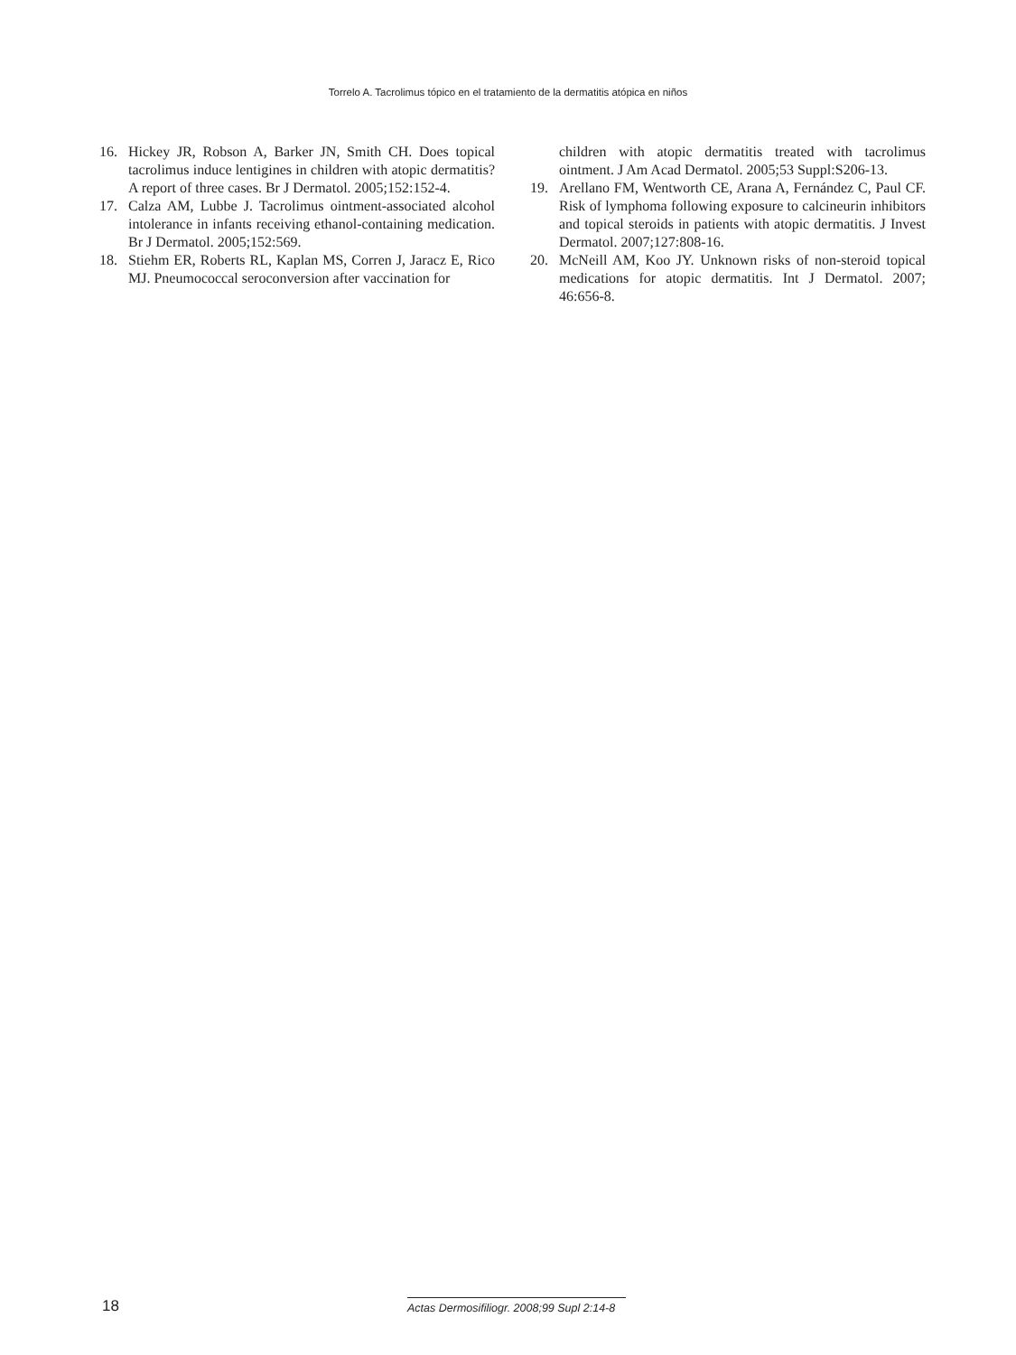Torrelo A. Tacrolimus tópico en el tratamiento de la dermatitis atópica en niños
16. Hickey JR, Robson A, Barker JN, Smith CH. Does topical tacrolimus induce lentigines in children with atopic dermatitis? A report of three cases. Br J Dermatol. 2005;152:152-4.
17. Calza AM, Lubbe J. Tacrolimus ointment-associated alcohol intolerance in infants receiving ethanol-containing medication. Br J Dermatol. 2005;152:569.
18. Stiehm ER, Roberts RL, Kaplan MS, Corren J, Jaracz E, Rico MJ. Pneumococcal seroconversion after vaccination for
children with atopic dermatitis treated with tacrolimus ointment. J Am Acad Dermatol. 2005;53 Suppl:S206-13.
19. Arellano FM, Wentworth CE, Arana A, Fernández C, Paul CF. Risk of lymphoma following exposure to calcineurin inhibitors and topical steroids in patients with atopic dermatitis. J Invest Dermatol. 2007;127:808-16.
20. McNeill AM, Koo JY. Unknown risks of non-steroid topical medications for atopic dermatitis. Int J Dermatol. 2007; 46:656-8.
18 Actas Dermosifiliogr. 2008;99 Supl 2:14-8